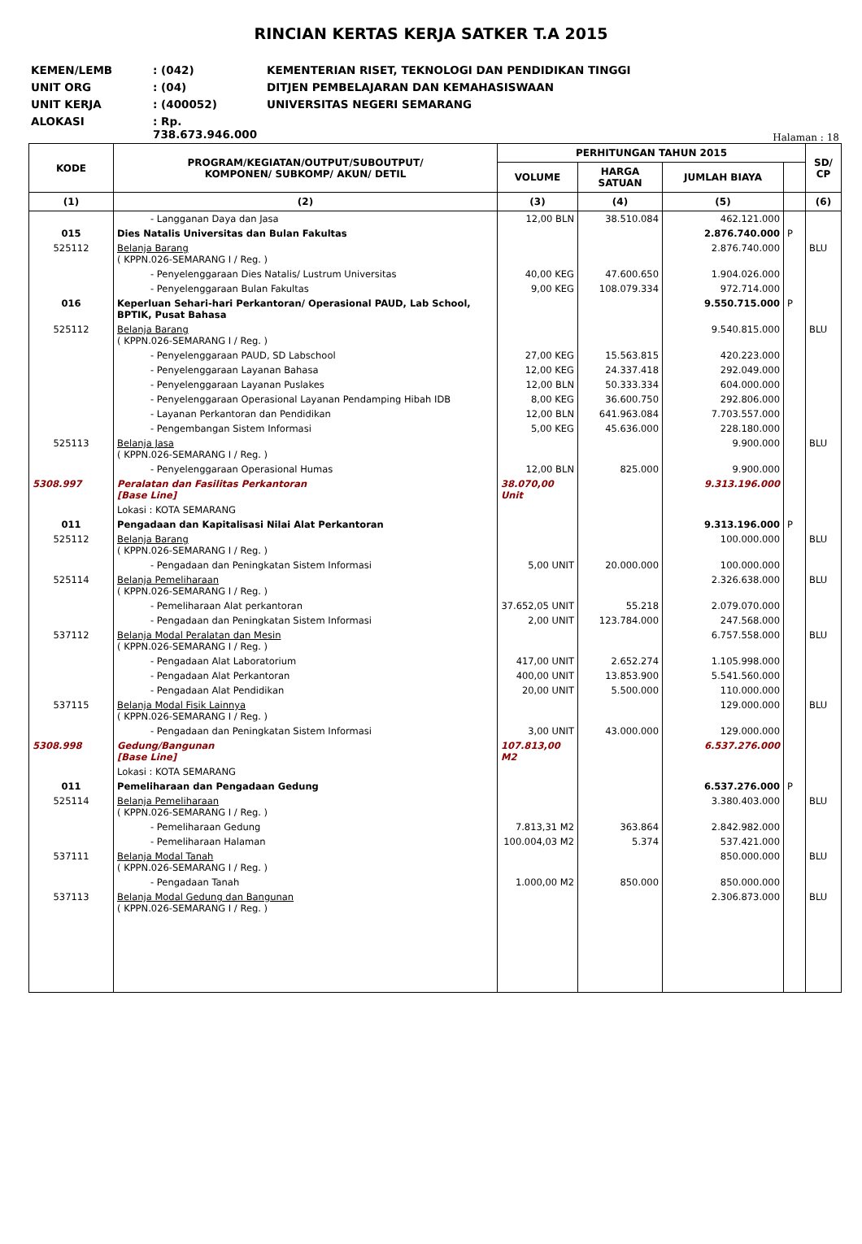RINCIAN KERTAS KERJA SATKER T.A 2015
KEMEN/LEMB: (042) KEMENTERIAN RISET, TEKNOLOGI DAN PENDIDIKAN TINGGI
UNIT ORG: (04) DITJEN PEMBELAJARAN DAN KEMAHASISWAAN
UNIT KERJA: (400052) UNIVERSITAS NEGERI SEMARANG
ALOKASI: Rp. 738.673.946.000
Halaman : 18
| KODE | PROGRAM/KEGIATAN/OUTPUT/SUBOUTPUT/ KOMPONEN/ SUBKOMP/ AKUN/ DETIL | PERHITUNGAN TAHUN 2015 | | | | SD/ CP |
| --- | --- | --- | --- | --- | --- | --- |
| | | VOLUME | HARGA SATUAN | JUMLAH BIAYA | | |
| (1) | (2) | (3) | (4) | (5) | | (6) |
| | - Langganan Daya dan Jasa | 12,00 BLN | 38.510.084 | 462.121.000 | | |
| 015 | Dies Natalis Universitas dan Bulan Fakultas | | | 2.876.740.000 | P | |
| 525112 | Belanja Barang ( KPPN.026-SEMARANG I / Reg. ) | | | 2.876.740.000 | | BLU |
| | - Penyelenggaraan Dies Natalis/ Lustrum Universitas | 40,00 KEG | 47.600.650 | 1.904.026.000 | | |
| | - Penyelenggaraan Bulan Fakultas | 9,00 KEG | 108.079.334 | 972.714.000 | | |
| 016 | Keperluan Sehari-hari Perkantoran/ Operasional PAUD, Lab School, BPTIK, Pusat Bahasa | | | 9.550.715.000 | P | |
| 525112 | Belanja Barang ( KPPN.026-SEMARANG I / Reg. ) | | | 9.540.815.000 | | BLU |
| | - Penyelenggaraan PAUD, SD Labschool | 27,00 KEG | 15.563.815 | 420.223.000 | | |
| | - Penyelenggaraan Layanan Bahasa | 12,00 KEG | 24.337.418 | 292.049.000 | | |
| | - Penyelenggaraan Layanan Puslakes | 12,00 BLN | 50.333.334 | 604.000.000 | | |
| | - Penyelenggaraan Operasional Layanan Pendamping Hibah IDB | 8,00 KEG | 36.600.750 | 292.806.000 | | |
| | - Layanan Perkantoran dan Pendidikan | 12,00 BLN | 641.963.084 | 7.703.557.000 | | |
| | - Pengembangan Sistem Informasi | 5,00 KEG | 45.636.000 | 228.180.000 | | |
| 525113 | Belanja Jasa ( KPPN.026-SEMARANG I / Reg. ) | | | 9.900.000 | | BLU |
| | - Penyelenggaraan Operasional Humas | 12,00 BLN | 825.000 | 9.900.000 | | |
| 5308.997 | Peralatan dan Fasilitas Perkantoran [Base Line] | 38.070,00 Unit | | 9.313.196.000 | | |
| | Lokasi : KOTA SEMARANG | | | | | |
| 011 | Pengadaan dan Kapitalisasi Nilai Alat Perkantoran | | | 9.313.196.000 | P | |
| 525112 | Belanja Barang ( KPPN.026-SEMARANG I / Reg. ) | | | 100.000.000 | | BLU |
| | - Pengadaan dan Peningkatan Sistem Informasi | 5,00 UNIT | 20.000.000 | 100.000.000 | | |
| 525114 | Belanja Pemeliharaan ( KPPN.026-SEMARANG I / Reg. ) | | | 2.326.638.000 | | BLU |
| | - Pemeliharaan Alat perkantoran | 37.652,05 UNIT | 55.218 | 2.079.070.000 | | |
| | - Pengadaan dan Peningkatan Sistem Informasi | 2,00 UNIT | 123.784.000 | 247.568.000 | | |
| 537112 | Belanja Modal Peralatan dan Mesin ( KPPN.026-SEMARANG I / Reg. ) | | | 6.757.558.000 | | BLU |
| | - Pengadaan Alat Laboratorium | 417,00 UNIT | 2.652.274 | 1.105.998.000 | | |
| | - Pengadaan Alat Perkantoran | 400,00 UNIT | 13.853.900 | 5.541.560.000 | | |
| | - Pengadaan Alat Pendidikan | 20,00 UNIT | 5.500.000 | 110.000.000 | | |
| 537115 | Belanja Modal Fisik Lainnya ( KPPN.026-SEMARANG I / Reg. ) | | | 129.000.000 | | BLU |
| | - Pengadaan dan Peningkatan Sistem Informasi | 3,00 UNIT | 43.000.000 | 129.000.000 | | |
| 5308.998 | Gedung/Bangunan [Base Line] | 107.813,00 M2 | | 6.537.276.000 | | |
| | Lokasi : KOTA SEMARANG | | | | | |
| 011 | Pemeliharaan dan Pengadaan Gedung | | | 6.537.276.000 | P | |
| 525114 | Belanja Pemeliharaan ( KPPN.026-SEMARANG I / Reg. ) | | | 3.380.403.000 | | BLU |
| | - Pemeliharaan Gedung | 7.813,31 M2 | 363.864 | 2.842.982.000 | | |
| | - Pemeliharaan Halaman | 100.004,03 M2 | 5.374 | 537.421.000 | | |
| 537111 | Belanja Modal Tanah ( KPPN.026-SEMARANG I / Reg. ) | | | 850.000.000 | | BLU |
| | - Pengadaan Tanah | 1.000,00 M2 | 850.000 | 850.000.000 | | |
| 537113 | Belanja Modal Gedung dan Bangunan ( KPPN.026-SEMARANG I / Reg. ) | | | 2.306.873.000 | | BLU |